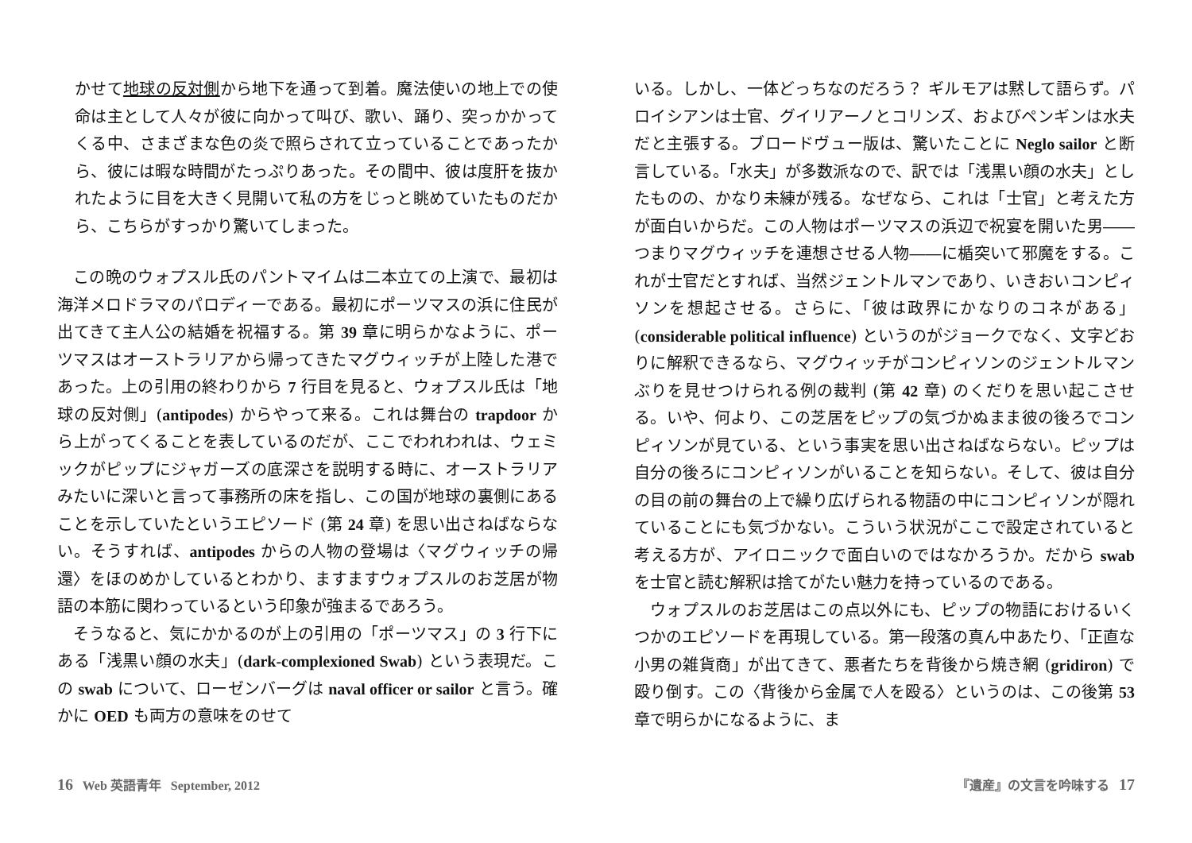かせて地球の反対側から地下を通って到着。魔法使いの地上での使命は主として人々が彼に向かって叫び、歌い、踊り、突っかかってくる中、さまざまな色の炎で照らされて立っていることであったから、彼には暇な時間がたっぷりあった。その間中、彼は度肝を抜かれたように目を大きく見開いて私の方をじっと眺めていたものだから、こちらがすっかり驚いてしまった。
この晩のウォプスル氏のパントマイムは二本立ての上演で、最初は海洋メロドラマのパロディーである。最初にポーツマスの浜に住民が出てきて主人公の結婚を祝福する。第 39 章に明らかなように、ポーツマスはオーストラリアから帰ってきたマグウィッチが上陸した港であった。上の引用の終わりから 7 行目を見ると、ウォプスル氏は「地球の反対側」(antipodes) からやって来る。これは舞台の trapdoor から上がってくることを表しているのだが、ここでわれわれは、ウェミックがピップにジャガーズの底深さを説明する時に、オーストラリアみたいに深いと言って事務所の床を指し、この国が地球の裏側にあることを示していたというエピソード (第 24 章) を思い出さねばならない。そうすれば、antipodes からの人物の登場は〈マグウィッチの帰還〉をほのめかしているとわかり、ますますウォプスルのお芝居が物語の本筋に関わっているという印象が強まるであろう。
そうなると、気にかかるのが上の引用の「ポーツマス」の 3 行下にある「浅黒い顔の水夫」(dark-complexioned Swab) という表現だ。この swab について、ローゼンバーグは naval officer or sailor と言う。確かに OED も両方の意味をのせて
いる。しかし、一体どっちなのだろう？ ギルモアは黙して語らず。パロイシアンは士官、グイリアーノとコリンズ、およびペンギンは水夫だと主張する。ブロードヴュー版は、驚いたことに Neglo sailor と断言している。「水夫」が多数派なので、訳では「浅黒い顔の水夫」としたものの、かなり未練が残る。なぜなら、これは「士官」と考えた方が面白いからだ。この人物はポーツマスの浜辺で祝宴を開いた男――つまりマグウィッチを連想させる人物――に楯突いて邪魔をする。これが士官だとすれば、当然ジェントルマンであり、いきおいコンピィソンを想起させる。さらに、「彼は政界にかなりのコネがある」(considerable political influence) というのがジョークでなく、文字どおりに解釈できるなら、マグウィッチがコンピィソンのジェントルマンぶりを見せつけられる例の裁判 (第 42 章) のくだりを思い起こさせる。いや、何より、この芝居をピップの気づかぬまま彼の後ろでコンピィソンが見ている、という事実を思い出さねばならない。ピップは自分の後ろにコンピィソンがいることを知らない。そして、彼は自分の目の前の舞台の上で繰り広げられる物語の中にコンピィソンが隠れていることにも気づかない。こういう状況がここで設定されていると考える方が、アイロニックで面白いのではなかろうか。だから swab を士官と読む解釈は捨てがたい魅力を持っているのである。
ウォプスルのお芝居はこの点以外にも、ピップの物語におけるいくつかのエピソードを再現している。第一段落の真ん中あたり、「正直な小男の雑貨商」が出てきて、悪者たちを背後から焼き網 (gridiron) で殴り倒す。この〈背後から金属で人を殴る〉というのは、この後第 53 章で明らかになるように、ま
16 Web 英語青年 September, 2012
『遺産』の文言を吟味する 17